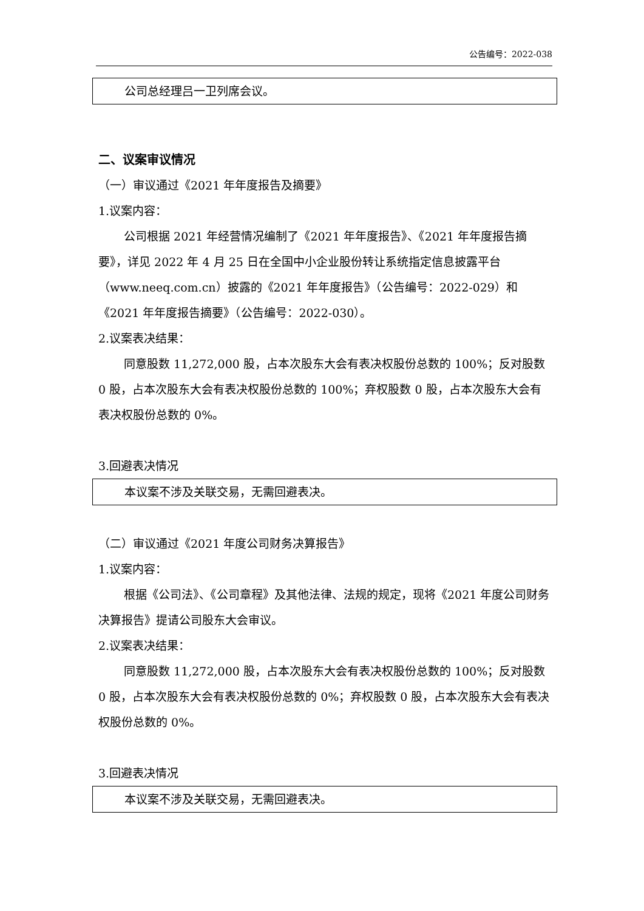公告编号：2022-038
公司总经理吕一卫列席会议。
二、议案审议情况
（一）审议通过《2021 年年度报告及摘要》
1.议案内容：
公司根据 2021 年经营情况编制了《2021 年年度报告》、《2021 年年度报告摘要》，详见 2022 年 4 月 25 日在全国中小企业股份转让系统指定信息披露平台（www.neeq.com.cn）披露的《2021 年年度报告》（公告编号：2022-029）和《2021 年年度报告摘要》（公告编号：2022-030）。
2.议案表决结果：
同意股数 11,272,000 股，占本次股东大会有表决权股份总数的 100%；反对股数 0 股，占本次股东大会有表决权股份总数的 100%；弃权股数 0 股，占本次股东大会有表决权股份总数的 0%。
3.回避表决情况
本议案不涉及关联交易，无需回避表决。
（二）审议通过《2021 年度公司财务决算报告》
1.议案内容：
根据《公司法》、《公司章程》及其他法律、法规的规定，现将《2021 年度公司财务决算报告》提请公司股东大会审议。
2.议案表决结果：
同意股数 11,272,000 股，占本次股东大会有表决权股份总数的 100%；反对股数 0 股，占本次股东大会有表决权股份总数的 0%；弃权股数 0 股，占本次股东大会有表决权股份总数的 0%。
3.回避表决情况
本议案不涉及关联交易，无需回避表决。